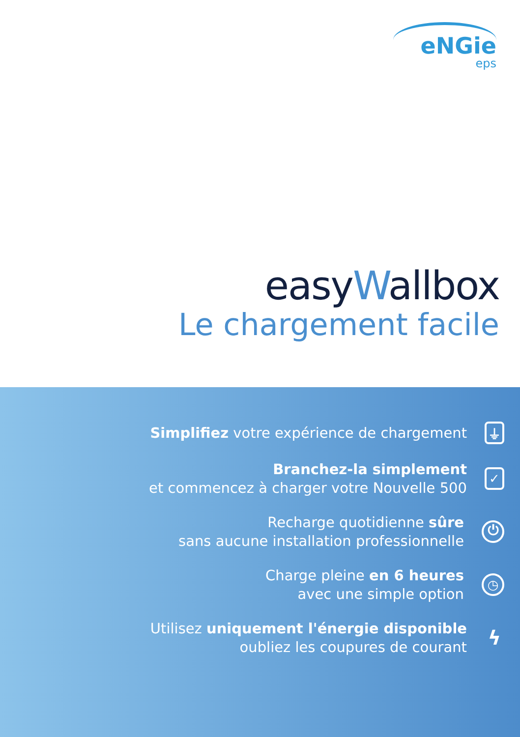eNGie
eps
easyWallbox
Le chargement facile
Simplifiez votre expérience de chargement
⏚
Branchez-la simplement
et commencez à charger votre Nouvelle 500
✓
Recharge quotidienne sûre
sans aucune installation professionnelle
⏻
Charge pleine en 6 heures
avec une simple option
◷
Utilisez uniquement l'énergie disponible
oubliez les coupures de courant
ϟ